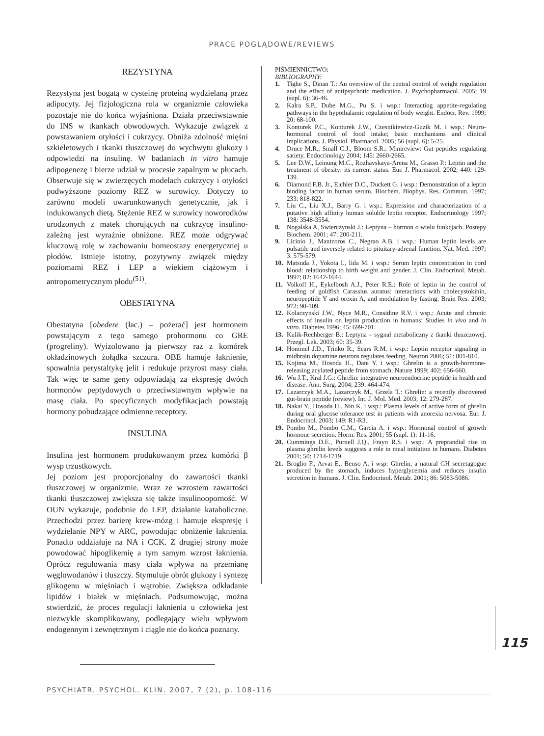PRACE POGLĄDOWE/REVIEWS
REZYSTYNA
Rezystyna jest bogatą w cysteinę proteiną wydzielaną przez adipocyty. Jej fizjologiczna rola w organizmie człowieka pozostaje nie do końca wyjaśniona. Działa przeciwstawnie do INS w tkankach obwodowych. Wykazuje związek z powstawaniem otyłości i cukrzycy. Obniża zdolność mięśni szkieletowych i tkanki tłuszczowej do wychwytu glukozy i odpowiedzi na insulinę. W badaniach in vitro hamuje adipogenezę i bierze udział w procesie zapalnym w płucach. Obserwuje się w zwierzęcych modelach cukrzycy i otyłości podwyższone poziomy REZ w surowicy. Dotyczy to zarówno modeli uwarunkowanych genetycznie, jak i indukowanych dietą. Stężenie REZ w surowicy noworodków urodzonych z matek chorujących na cukrzycę insulino-zależną jest wyraźnie obniżone. REZ może odgrywać kluczową rolę w zachowaniu homeostazy energetycznej u płodów. Istnieje istotny, pozytywny związek między poziomami REZ i LEP a wiekiem ciążowym i antropometrycznym płodu<sup>(51)</sup>.
OBESTATYNA
Obestatyna [obedere (łac.) – pożerać] jest hormonem powstającym z tego samego prohormonu co GRE (progreliny). Wyizolowano ją pierwszy raz z komórek okładzinowych żołądka szczura. OBE hamuje łaknienie, spowalnia perystaltykę jelit i redukuje przyrost masy ciała. Tak więc te same geny odpowiadają za ekspresję dwóch hormonów peptydowych o przeciwstawnym wpływie na masę ciała. Po specyficznych modyfikacjach powstają hormony pobudzające odmienne receptory.
INSULINA
Insulina jest hormonem produkowanym przez komórki β wysp trzustkowych.
Jej poziom jest proporcjonalny do zawartości tkanki tłuszczowej w organizmie. Wraz ze wzrostem zawartości tkanki tłuszczowej zwiększa się także insulinooporność. W OUN wykazuje, podobnie do LEP, działanie kataboliczne. Przechodzi przez barierę krew-mózg i hamuje ekspresję i wydzielanie NPY w ARC, powodując obniżenie łaknienia. Ponadto oddziałuje na NA i CCK. Z drugiej strony może powodować hipoglikemię a tym samym wzrost łaknienia. Oprócz regulowania masy ciała wpływa na przemianę węglowodanów i tłuszczy. Stymuluje obrót glukozy i syntezę glikogenu w mięśniach i wątrobie. Zwiększa odkładanie lipidów i białek w mięśniach. Podsumowując, można stwierdzić, że proces regulacji łaknienia u człowieka jest niezwykle skomplikowany, podlegający wielu wpływom endogennym i zewnętrznym i ciągle nie do końca poznany.
PIŚMIENNICTWO:
BIBLIOGRAPHY:
1. Tighe S., Dinan T.: An overview of the central control of weight regulation and the effect of antipsychotic medication. J. Psychopharmacol. 2005; 19 (supl. 6): 36-46.
2. Kalra S.P., Dube M.G., Pu S. i wsp.: Interacting appetite-regulating pathways in the hypothalamic regulation of body weight. Endocr. Rev. 1999; 20: 68-100.
3. Konturek P.C., Konturek J.W., Czesnikiewicz-Guzik M. i wsp.: Neuro-hormonal control of food intake; basic mechanisms and clinical implications. J. Physiol. Pharmacol. 2005; 56 (supl. 6): 5-25.
4. Druce M.R., Small C.J., Bloom S.R.: Minireview: Gut peptides regulating satiety. Endocrinology 2004; 145: 2660-2665.
5. Lee D.W., Leinung M.C., Rozhavskaya-Arena M., Grasso P.: Leptin and the treatment of obesity: its current status. Eur. J. Pharmacol. 2002; 440: 129-139.
6. Diamond F.B. Jr., Eichler D.C., Duckett G. i wsp.: Demonstration of a leptin binding factor in human serum. Biochem. Biophys. Res. Commun. 1997; 233: 818-822.
7. Liu C., Liu X.J., Barry G. i wsp.: Expression and characterization of a putative high affinity human soluble leptin receptor. Endocrinology 1997; 138: 3548-3554.
8. Nogalska A, Swierczynski J.: Leptyna – hormon o wielu funkcjach. Postepy Biochem. 2001; 47: 200-211.
9. Licinio J., Mantzoros C., Negrao A.B. i wsp.: Human leptin levels are pulsatile and inversely related to pituitary-adrenal function. Nat. Med. 1997; 3: 575-579.
10. Matsuda J., Yokota I., Iida M. i wsp.: Serum leptin concentration in cord blood: relationship to birth weight and gender. J. Clin. Endocrinol. Metab. 1997; 82: 1642-1644.
11. Volkoff H., Eykelbosh A.J., Peter R.E.: Role of leptin in the control of feeding of goldfish Carassius auratus: interactions with cholecystokinin, neuropeptide Y and orexin A, and modulation by fasting. Brain Res. 2003; 972: 90-109.
12. Kolaczynski J.W., Nyce M.R., Considine R.V. i wsp.: Acute and chronic effects of insulin on leptin production in humans: Studies in vivo and in vitro. Diabetes 1996; 45: 699-701.
13. Kulik-Rechberger B.: Leptyna – sygnał metaboliczny z tkanki tłuszczowej. Przegl. Lek. 2003; 60: 35-39.
14. Hommel J.D., Trinko R., Sears R.M. i wsp.: Leptin receptor signaling in midbrain dopamine neurons regulates feeding. Neuron 2006; 51: 801-810.
15. Kojima M., Hosoda H., Date Y. i wsp.: Ghrelin is a growth-hormone-releasing acylated peptide from stomach. Nature 1999; 402: 656-660.
16. Wu J.T., Kral J.G.: Ghrelin: integrative neuroendocrine peptide in health and disease. Ann. Surg. 2004; 239: 464-474.
17. Lazarczyk M.A., Lazarczyk M., Grzela T.: Ghrelin: a recently discovered gut-brain peptide (review). Int. J. Mol. Med. 2003; 12: 279-287.
18. Nakai Y., Hosoda H., Nin K. i wsp.: Plasma levels of active form of ghrelin during oral glucose tolerance test in patients with anorexia nervosa. Eur. J. Endocrinol. 2003; 149: R1-R3.
19. Pombo M., Pombo C.M., Garcia A. i wsp.: Hormonal control of growth hormone secretion. Horm. Res. 2001; 55 (supl. 1): 11-16.
20. Cummings D.E., Purnell J.Q., Frayo R.S. i wsp.: A preprandial rise in plasma ghrelin levels suggests a role in meal initiation in humans. Diabetes 2001; 50: 1714-1719.
21. Broglio F., Arvat E., Benso A. i wsp: Ghrelin, a natural GH secretagogue produced by the stomach, induces hyperglycemia and reduces insulin secretion in humans. J. Clin. Endocrinol. Metab. 2001; 86: 5083-5086.
115
PSYCHIATR. PSYCHOL. KLIN. 2007, 7 (2), p. 108-116